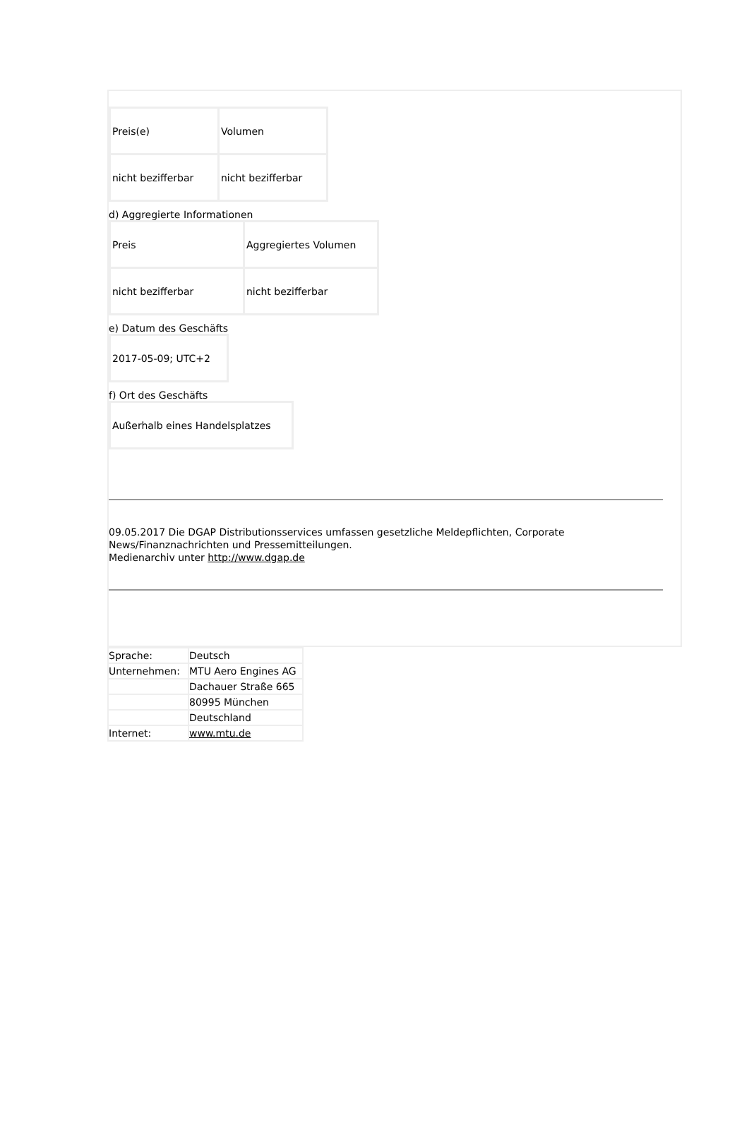| Preis(e) | Volumen |
| nicht bezifferbar | nicht bezifferbar |
d) Aggregierte Informationen
| Preis | Aggregiertes Volumen |
| nicht bezifferbar | nicht bezifferbar |
e) Datum des Geschäfts
| 2017-05-09; UTC+2 |
f) Ort des Geschäfts
| Außerhalb eines Handelsplatzes |
09.05.2017 Die DGAP Distributionsservices umfassen gesetzliche Meldepflichten, Corporate
News/Finanznachrichten und Pressemitteilungen.
Medienarchiv unter http://www.dgap.de
| Sprache: | Deutsch |
| Unternehmen: | MTU Aero Engines AG |
| | Dachauer Straße 665 |
| | 80995 München |
| | Deutschland |
| Internet: | www.mtu.de |